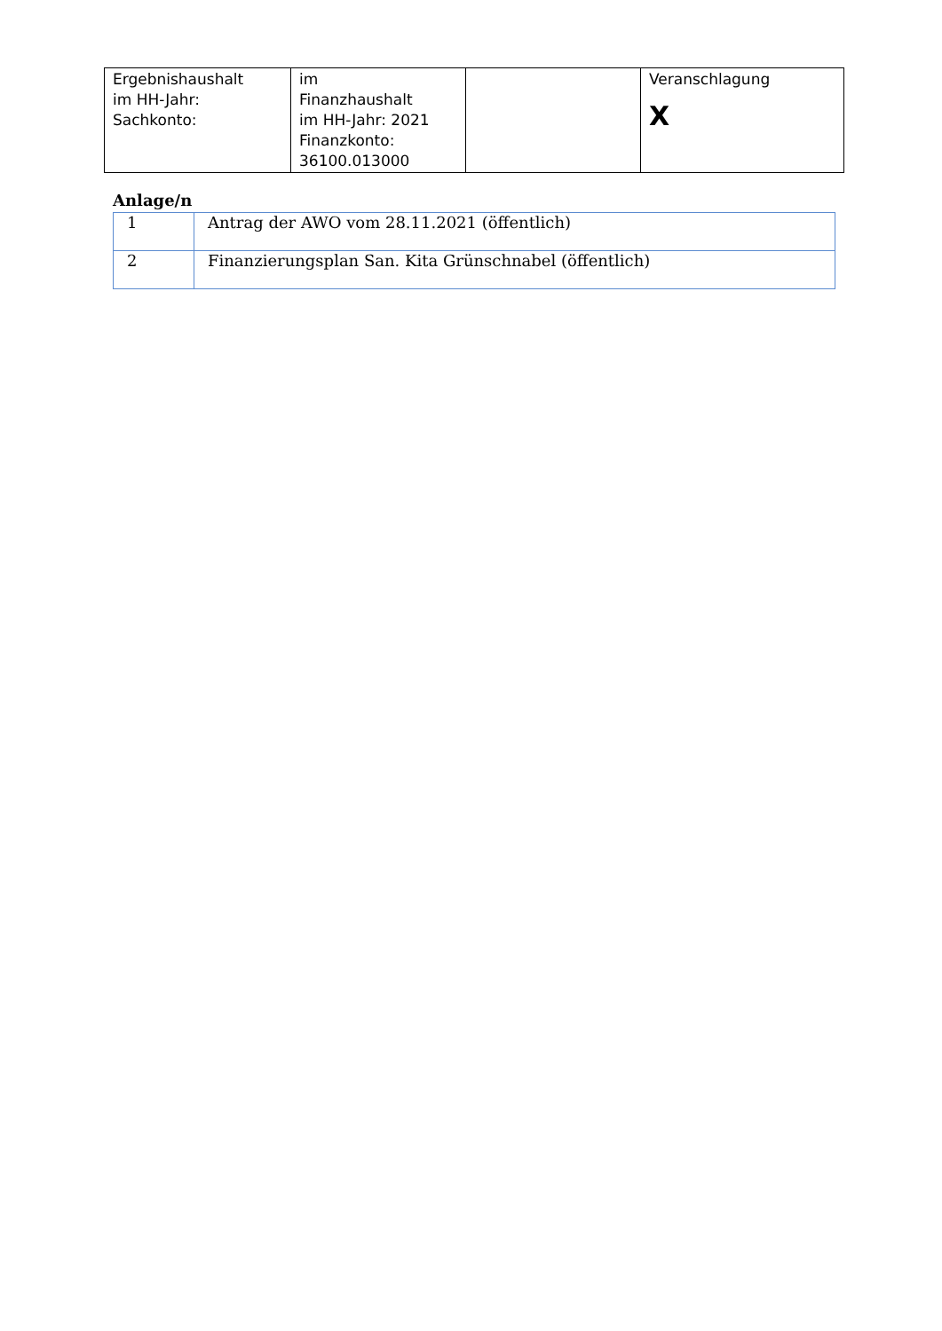| Ergebnishaushalt im HH-Jahr: Sachkonto: | im Finanzhaushalt im HH-Jahr: 2021 Finanzkonto: 36100.013000 | | Veranschlagung X |
Anlage/n
| 1 | Antrag der AWO vom 28.11.2021 (öffentlich) |
| 2 | Finanzierungsplan San. Kita Grünschnabel (öffentlich) |